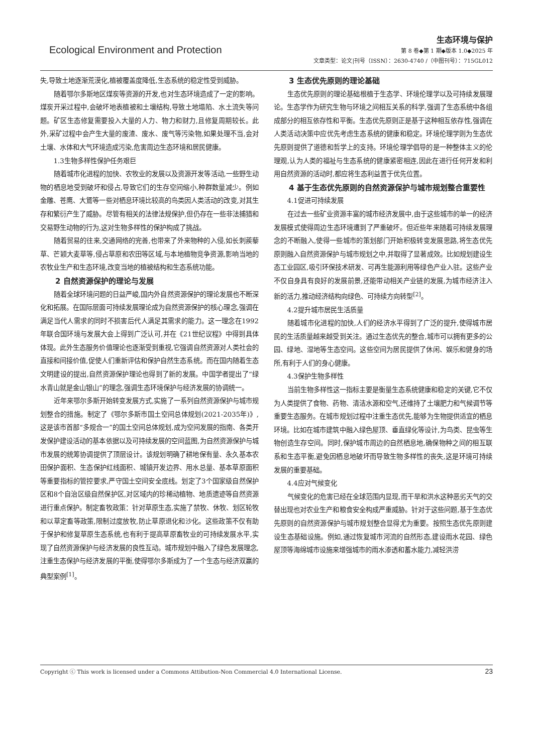Ecological Environment and Protection
生态环境与保护
第 8 卷◆第 1 期◆版本 1.0◆2025 年
文章类型：论文|刊号（ISSN）：2630-4740 /（中图刊号）：715GL012
失,导致土地逐渐荒漠化,植被覆盖度降低,生态系统的稳定性受到威胁。
随着鄂尔多斯地区煤炭等资源的开发,也对生态环境造成了一定的影响。煤炭开采过程中,会破坏地表植被和土壤结构,导致土地塌陷、水土流失等问题。矿区生态修复需要投入大量的人力、物力和财力,且修复周期较长。此外,采矿过程中会产生大量的废渣、废水、废气等污染物,如果处理不当,会对土壤、水体和大气环境造成污染,危害周边生态环境和居民健康。
1.3生物多样性保护任务艰巨
随着城市化进程的加快、农牧业的发展以及资源开发等活动,一些野生动物的栖息地受到破坏和侵占,导致它们的生存空间缩小,种群数量减少。例如金雕、苍鹰、大鵟等一些对栖息环境比较高的鸟类因人类活动的改变,对其生存和繁衍产生了威胁。尽管有相关的法律法规保护,但仍存在一些非法捕猎和交易野生动物的行为,这对生物多样性的保护构成了挑战。
随着贸易的往来,交通网络的完善,也带来了外来物种的入侵,如长刺蒺藜草、芒颖大麦草等,侵占草原和农田等区域,与本地植物竞争资源,影响当地的农牧业生产和生态环境,改变当地的植被结构和生态系统功能。
2 自然资源保护的理论与发展
随着全球环境问题的日益严峻,国内外自然资源保护的理论发展也不断深化和拓展。在国际层面可持续发展理论成为自然资源保护的核心理念,强调在满足当代人需求的同时不损害后代人满足其需求的能力。这一理念在1992年联合国环境与发展大会上得到广泛认可,并在《21世纪议程》中得到具体体现。此外生态服务价值理论也逐渐受到重视,它强调自然资源对人类社会的直接和间接价值,促使人们重新评估和保护自然生态系统。而在国内随着生态文明建设的提出,自然资源保护理论也得到了新的发展。中国学者提出了“绿水青山就是金山银山”的理念,强调生态环境保护与经济发展的协调统一。
近年来鄂尔多斯开始转变发展方式,实施了一系列自然资源保护与城市规划整合的措施。制定了《鄂尔多斯市国土空间总体规划(2021-2035年)》,这是该市首部“多规合一”的国土空间总体规划,成为空间发展的指南、各类开发保护建设活动的基本依据以及可持续发展的空间蓝图,为自然资源保护与城市发展的统筹协调提供了顶层设计。该规划明确了耕地保有量、永久基本农田保护面积、生态保护红线面积、城镇开发边界、用水总量、基本草原面积等重要指标的管控要求,严守国土空间安全底线。划定了3个国家级自然保护区和8个自治区级自然保护区,对区域内的珍稀动植物、地质遗迹等自然资源进行重点保护。制定畜牧政策：针对草原生态,实施了禁牧、休牧、划区轮牧和以草定畜等政策,限制过度放牧,防止草原退化和沙化。这些政策不仅有助于保护和修复草原生态系统,也有利于提高草原畜牧业的可持续发展水平,实现了自然资源保护与经济发展的良性互动。城市规划中融入了绿色发展理念,注重生态保护与经济发展的平衡,使得鄂尔多斯成为了一个生态与经济双赢的典型案例<sup>[1]</sup>。
3 生态优先原则的理论基础
生态优先原则的理论基础根植于生态学、环境伦理学以及可持续发展理论。生态学作为研究生物与环境之间相互关系的科学,强调了生态系统中各组成部分的相互依存性和平衡。生态优先原则正是基于这种相互依存性,强调在人类活动决策中应优先考虑生态系统的健康和稳定。环境伦理学则为生态优先原则提供了道德和哲学上的支持。环境伦理学倡导的是一种整体主义的伦理观,认为人类的福祉与生态系统的健康紧密相连,因此在进行任何开发和利用自然资源的活动时,都应将生态利益置于优先位置。
4 基于生态优先原则的自然资源保护与城市规划整合重要性
4.1促进可持续发展
在过去一些矿业资源丰富的城市经济发展中,由于这些城市的单一的经济发展模式使得周边生态环境遭到了严重破坏。但近些年来随着可持续发展理念的不断融入,使得一些城市的策划部门开始积极转变发展思路,将生态优先原则融入自然资源保护与城市规划之中,并取得了显著成效。比如规划建设生态工业园区,吸引环保技术研发、可再生能源利用等绿色产业入驻。这些产业不仅自身具有良好的发展前景,还能带动相关产业链的发展,为城市经济注入新的活力,推动经济结构向绿色、可持续方向转型<sup>[2]</sup>。
4.2提升城市居民生活质量
随着城市化进程的加快,人们的经济水平得到了广泛的提升,使得城市居民的生活质量越来越受到关注。通过生态优先的整合,城市可以拥有更多的公园、绿地、湿地等生态空间。这些空间为居民提供了休闲、娱乐和健身的场所,有利于人们的身心健康。
4.3保护生物多样性
当前生物多样性这一指标主要是衡量生态系统健康和稳定的关键,它不仅为人类提供了食物、药物、清洁水源和空气,还维持了土壤肥力和气候调节等重要生态服务。在城市规划过程中注重生态优先,能够为生物提供适宜的栖息环境。比如在城市建筑中融入绿色屋顶、垂直绿化等设计,为鸟类、昆虫等生物创造生存空间。同时,保护城市周边的自然栖息地,确保物种之间的相互联系和生态平衡,避免因栖息地破坏而导致生物多样性的丧失,这是环境可持续发展的重要基础。
4.4应对气候变化
气候变化的危害已经在全球范围内显现,而干旱和洪水这种恶劣天气的交替出现也对农业生产和粮食安全构成严重威胁。针对于这些问题,基于生态优先原则的自然资源保护与城市规划整合显得尤为重要。按照生态优先原则建设生态基础设施。例如,通过恢复城市河流的自然形态,建设雨水花园、绿色屋顶等海绵城市设施来增强城市的雨水渗透和蓄水能力,减轻洪涝
Copyright ⓒ This work is licensed under a Commons Attibution-Non Commercial 4.0 International License. 23